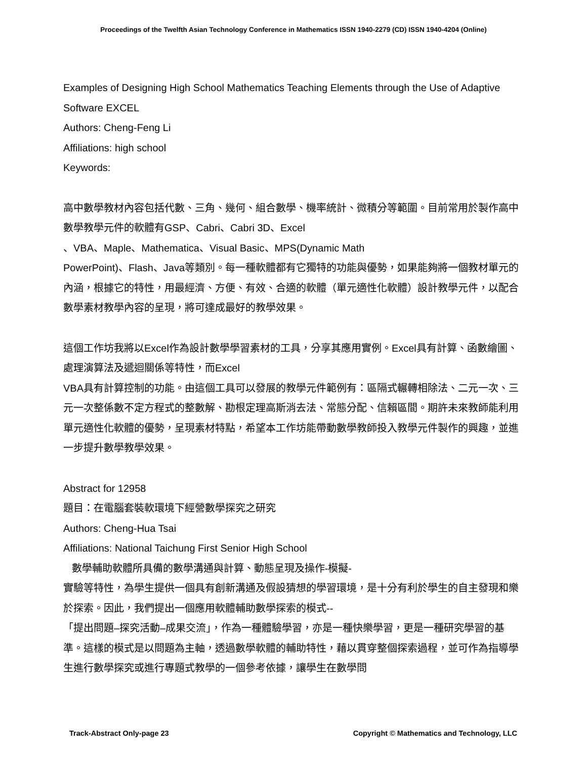Proceedings of the Twelfth Asian Technology Conference in Mathematics ISSN 1940-2279 (CD) ISSN 1940-4204 (Online)
Examples of Designing High School Mathematics Teaching Elements through the Use of Adaptive Software EXCEL
Authors: Cheng-Feng Li
Affiliations: high school
Keywords:
高中數學教材內容包括代數、三角、幾何、組合數學、機率統計、微積分等範圍。目前常用於製作高中數學教學元件的軟體有GSP、Cabri、Cabri 3D、Excel
、VBA、Maple、Mathematica、Visual Basic、MPS(Dynamic Math
PowerPoint)、Flash、Java等類別。每一種軟體都有它獨特的功能與優勢，如果能夠將一個教材單元的內涵，根據它的特性，用最經濟、方便、有效、合適的軟體（單元適性化軟體）設計教學元件，以配合數學素材教學內容的呈現，將可達成最好的教學效果。
這個工作坊我將以Excel作為設計數學學習素材的工具，分享其應用實例。Excel具有計算、函數繪圖、處理演算法及遞迴關係等特性，而Excel
VBA具有計算控制的功能。由這個工具可以發展的教學元件範例有：區隔式輾轉相除法、二元一次、三元一次整係數不定方程式的整數解、勘根定理高斯消去法、常態分配、信賴區間。期許未來教師能利用單元適性化軟體的優勢，呈現素材特點，希望本工作坊能帶動數學教師投入教學元件製作的興趣，並進一步提升數學教學效果。
Abstract for 12958
題目：在電腦套裝軟環境下經營數學探究之研究
Authors: Cheng-Hua Tsai
Affiliations: National Taichung First Senior High School
數學輔助軟體所具備的數學溝通與計算、動態呈現及操作-模擬-
實驗等特性，為學生提供一個具有創新溝通及假設猜想的學習環境，是十分有利於學生的自主發現和樂於探索。因此，我們提出一個應用軟體輔助數學探索的模式--
「提出問題–探究活動–成果交流」，作為一種體驗學習，亦是一種快樂學習，更是一種研究學習的基準。這樣的模式是以問題為主軸，透過數學軟體的輔助特性，藉以貫穿整個探索過程，並可作為指導學生進行數學探究或進行專題式教學的一個參考依據，讓學生在數學問
Track-Abstract Only-page 23 Copyright © Mathematics and Technology, LLC